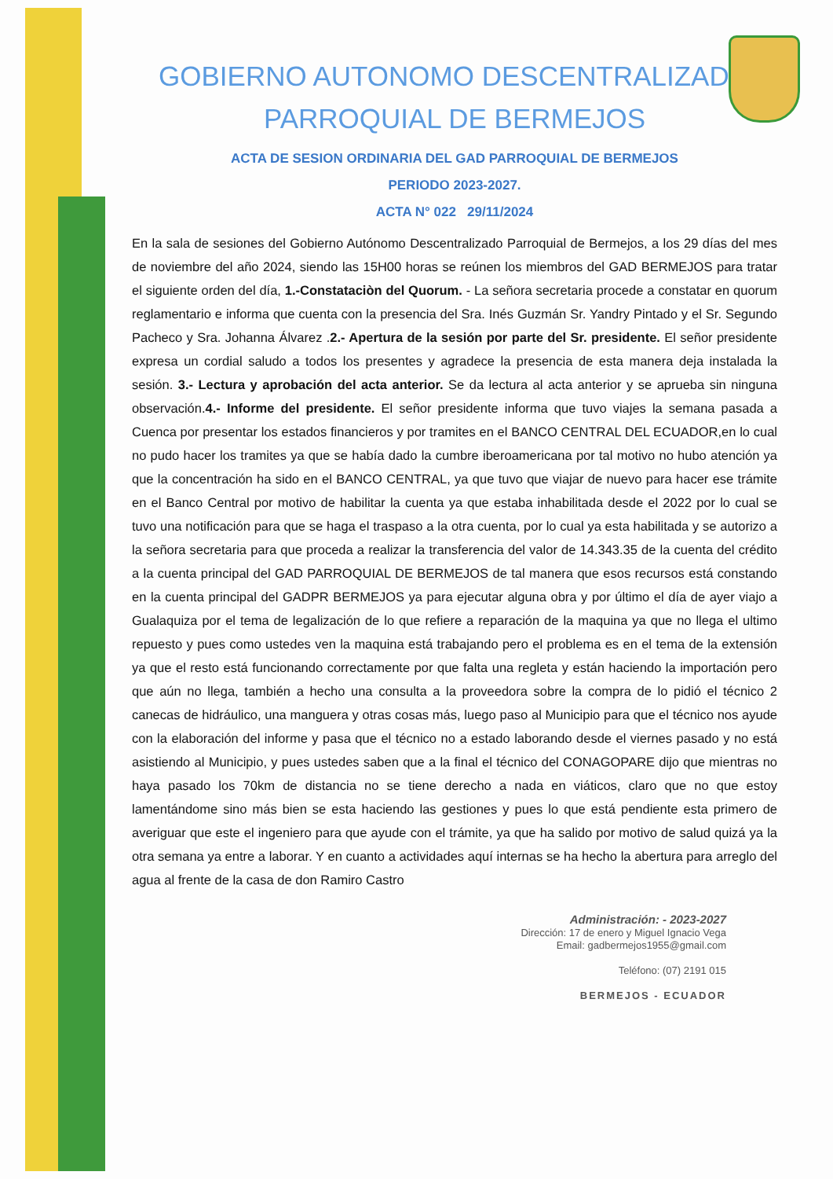GOBIERNO AUTONOMO DESCENTRALIZADO
PARROQUIAL DE BERMEJOS
ACTA DE SESION ORDINARIA DEL GAD PARROQUIAL DE BERMEJOS
PERIODO 2023-2027.
ACTA N° 022 29/11/2024
En la sala de sesiones del Gobierno Autónomo Descentralizado Parroquial de Bermejos, a los 29 días del mes de noviembre del año 2024, siendo las 15H00 horas se reúnen los miembros del GAD BERMEJOS para tratar el siguiente orden del día, 1.-Constataciòn del Quorum. - La señora secretaria procede a constatar en quorum reglamentario e informa que cuenta con la presencia del Sra. Inés Guzmán Sr. Yandry Pintado y el Sr. Segundo Pacheco y Sra. Johanna Álvarez .2.- Apertura de la sesión por parte del Sr. presidente. El señor presidente expresa un cordial saludo a todos los presentes y agradece la presencia de esta manera deja instalada la sesión. 3.- Lectura y aprobación del acta anterior. Se da lectura al acta anterior y se aprueba sin ninguna observación.4.- Informe del presidente. El señor presidente informa que tuvo viajes la semana pasada a Cuenca por presentar los estados financieros y por tramites en el BANCO CENTRAL DEL ECUADOR,en lo cual no pudo hacer los tramites ya que se había dado la cumbre iberoamericana por tal motivo no hubo atención ya que la concentración ha sido en el BANCO CENTRAL, ya que tuvo que viajar de nuevo para hacer ese trámite en el Banco Central por motivo de habilitar la cuenta ya que estaba inhabilitada desde el 2022 por lo cual se tuvo una notificación para que se haga el traspaso a la otra cuenta, por lo cual ya esta habilitada y se autorizo a la señora secretaria para que proceda a realizar la transferencia del valor de 14.343.35 de la cuenta del crédito a la cuenta principal del GAD PARROQUIAL DE BERMEJOS de tal manera que esos recursos está constando en la cuenta principal del GADPR BERMEJOS ya para ejecutar alguna obra y por último el día de ayer viajo a Gualaquiza por el tema de legalización de lo que refiere a reparación de la maquina ya que no llega el ultimo repuesto y pues como ustedes ven la maquina está trabajando pero el problema es en el tema de la extensión ya que el resto está funcionando correctamente por que falta una regleta y están haciendo la importación pero que aún no llega, también a hecho una consulta a la proveedora sobre la compra de lo pidió el técnico 2 canecas de hidráulico, una manguera y otras cosas más, luego paso al Municipio para que el técnico nos ayude con la elaboración del informe y pasa que el técnico no a estado laborando desde el viernes pasado y no está asistiendo al Municipio, y pues ustedes saben que a la final el técnico del CONAGOPARE dijo que mientras no haya pasado los 70km de distancia no se tiene derecho a nada en viáticos, claro que no que estoy lamentándome sino más bien se esta haciendo las gestiones y pues lo que está pendiente esta primero de averiguar que este el ingeniero para que ayude con el trámite, ya que ha salido por motivo de salud quizá ya la otra semana ya entre a laborar. Y en cuanto a actividades aquí internas se ha hecho la abertura para arreglo del agua al frente de la casa de don Ramiro Castro
Administración: - 2023-2027
Dirección: 17 de enero y Miguel Ignacio Vega
Email: gadbermejos1955@gmail.com
Teléfono: (07) 2191 015
BERMEJOS - ECUADOR